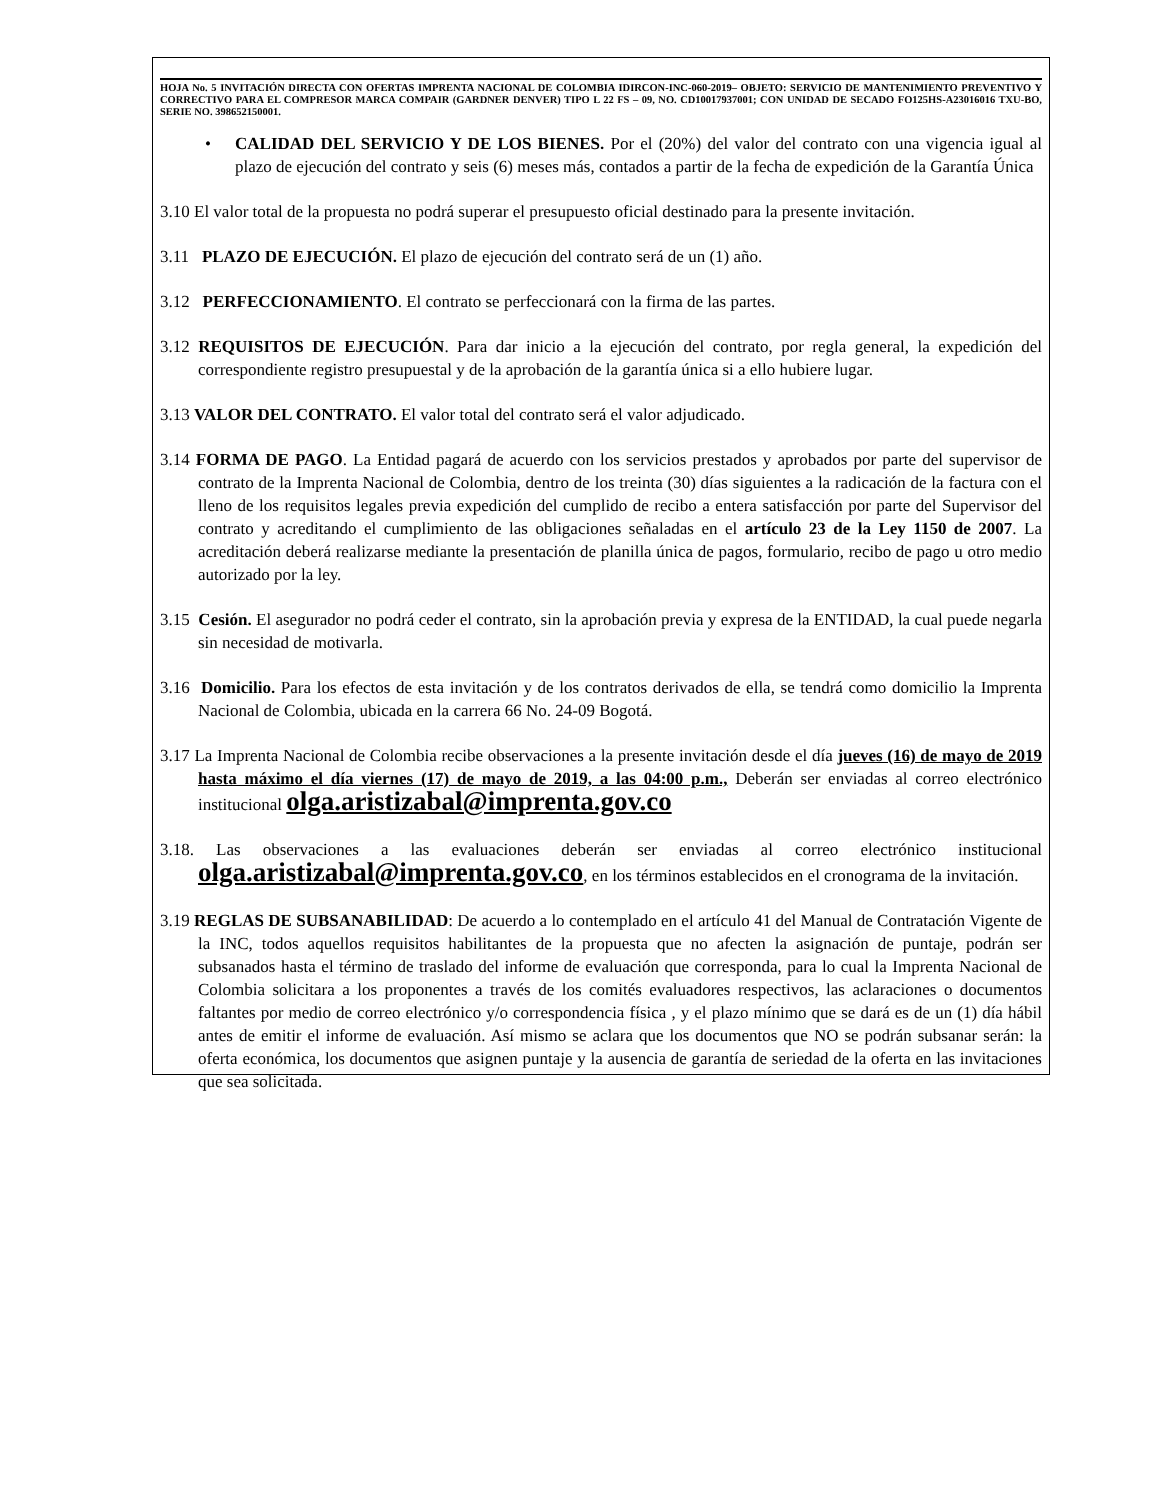HOJA No. 5 INVITACIÓN DIRECTA CON OFERTAS IMPRENTA NACIONAL DE COLOMBIA IDIRCON-INC-060-2019– OBJETO: SERVICIO DE MANTENIMIENTO PREVENTIVO Y CORRECTIVO PARA EL COMPRESOR MARCA COMPAIR (GARDNER DENVER) TIPO L 22 FS – 09, NO. CD10017937001; CON UNIDAD DE SECADO FO125HS-A23016016 TXU-BO, SERIE NO. 398652150001.
• CALIDAD DEL SERVICIO Y DE LOS BIENES. Por el (20%) del valor del contrato con una vigencia igual al plazo de ejecución del contrato y seis (6) meses más, contados a partir de la fecha de expedición de la Garantía Única
3.10 El valor total de la propuesta no podrá superar el presupuesto oficial destinado para la presente invitación.
3.11 PLAZO DE EJECUCIÓN. El plazo de ejecución del contrato será de un (1) año.
3.12 PERFECCIONAMIENTO. El contrato se perfeccionará con la firma de las partes.
3.12 REQUISITOS DE EJECUCIÓN. Para dar inicio a la ejecución del contrato, por regla general, la expedición del correspondiente registro presupuestal y de la aprobación de la garantía única si a ello hubiere lugar.
3.13 VALOR DEL CONTRATO. El valor total del contrato será el valor adjudicado.
3.14 FORMA DE PAGO. La Entidad pagará de acuerdo con los servicios prestados y aprobados por parte del supervisor de contrato de la Imprenta Nacional de Colombia, dentro de los treinta (30) días siguientes a la radicación de la factura con el lleno de los requisitos legales previa expedición del cumplido de recibo a entera satisfacción por parte del Supervisor del contrato y acreditando el cumplimiento de las obligaciones señaladas en el artículo 23 de la Ley 1150 de 2007. La acreditación deberá realizarse mediante la presentación de planilla única de pagos, formulario, recibo de pago u otro medio autorizado por la ley.
3.15 Cesión. El asegurador no podrá ceder el contrato, sin la aprobación previa y expresa de la ENTIDAD, la cual puede negarla sin necesidad de motivarla.
3.16 Domicilio. Para los efectos de esta invitación y de los contratos derivados de ella, se tendrá como domicilio la Imprenta Nacional de Colombia, ubicada en la carrera 66 No. 24-09 Bogotá.
3.17 La Imprenta Nacional de Colombia recibe observaciones a la presente invitación desde el día jueves (16) de mayo de 2019 hasta máximo el día viernes (17) de mayo de 2019, a las 04:00 p.m., Deberán ser enviadas al correo electrónico institucional olga.aristizabal@imprenta.gov.co
3.18. Las observaciones a las evaluaciones deberán ser enviadas al correo electrónico institucional olga.aristizabal@imprenta.gov.co, en los términos establecidos en el cronograma de la invitación.
3.19 REGLAS DE SUBSANABILIDAD: De acuerdo a lo contemplado en el artículo 41 del Manual de Contratación Vigente de la INC, todos aquellos requisitos habilitantes de la propuesta que no afecten la asignación de puntaje, podrán ser subsanados hasta el término de traslado del informe de evaluación que corresponda, para lo cual la Imprenta Nacional de Colombia solicitara a los proponentes a través de los comités evaluadores respectivos, las aclaraciones o documentos faltantes por medio de correo electrónico y/o correspondencia física , y el plazo mínimo que se dará es de un (1) día hábil antes de emitir el informe de evaluación. Así mismo se aclara que los documentos que NO se podrán subsanar serán: la oferta económica, los documentos que asignen puntaje y la ausencia de garantía de seriedad de la oferta en las invitaciones que sea solicitada.